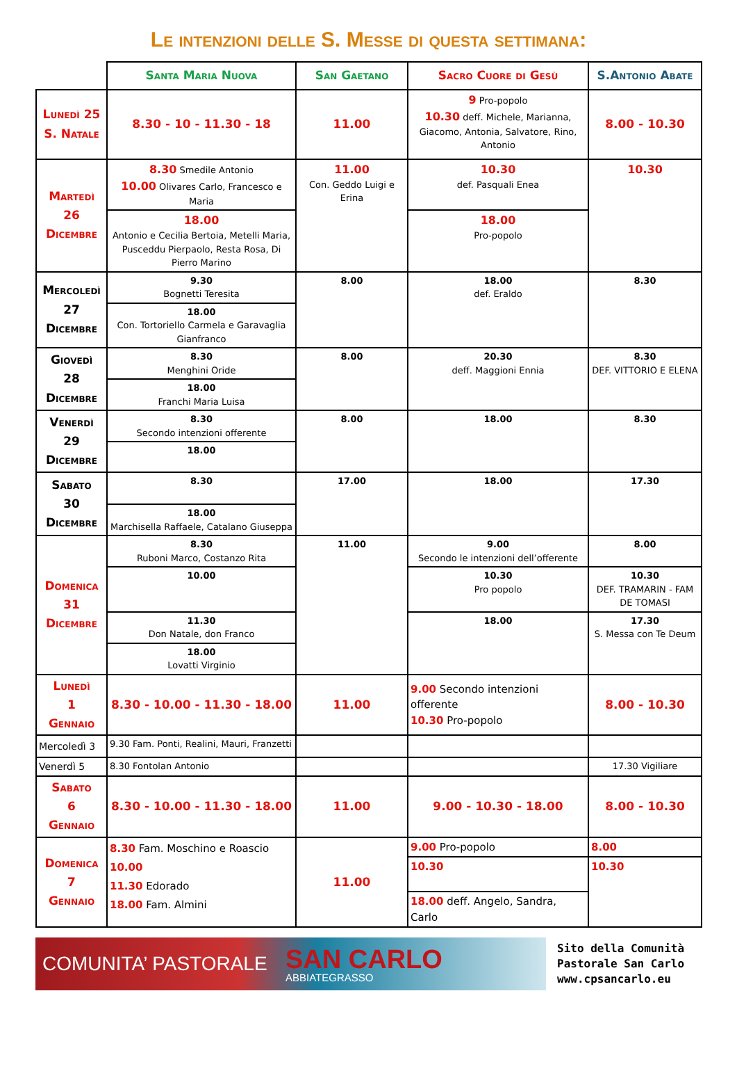Le intenzioni delle S. Messe di questa settimana:
| | Santa Maria Nuova | San Gaetano | Sacro Cuore di Gesù | S.Antonio Abate |
| --- | --- | --- | --- | --- |
| Lunedì 25 S. Natale | 8.30 - 10 - 11.30 - 18 | 11.00 | 9 Pro-popolo 10.30 deff. Michele, Marianna, Giacomo, Antonia, Salvatore, Rino, Antonio | 8.00 - 10.30 |
| Martedì 26 Dicembre | 8.30 Smedile Antonio 10.00 Olivares Carlo, Francesco e Maria | 11.00 Con. Geddo Luigi e Erina | 10.30 def. Pasquali Enea | 10.30 |
| | 18.00 Antonio e Cecilia Bertoia, Metelli Maria, Pusceddu Pierpaolo, Resta Rosa, Di Pierro Marino | | 18.00 Pro-popolo | |
| Mercoledì 27 Dicembre | 9.30 Bognetti Teresita | 8.00 | 18.00 def. Eraldo | 8.30 |
| | 18.00 Con. Tortoriello Carmela e Garavaglia Gianfranco | | | |
| Giovedì 28 Dicembre | 8.30 Menghini Oride | 8.00 | 20.30 deff. Maggioni Ennia | 8.30 DEF. VITTORIO E ELENA |
| | 18.00 Franchi Maria Luisa | | | |
| Venerdì 29 Dicembre | 8.30 Secondo intenzioni offerente | 8.00 | 18.00 | 8.30 |
| | 18.00 | | | |
| Sabato 30 Dicembre | 8.30 | 17.00 | 18.00 | 17.30 |
| | 18.00 Marchisella Raffaele, Catalano Giuseppa | | | |
| Domenica 31 Dicembre | 8.30 Ruboni Marco, Costanzo Rita | 11.00 | 9.00 Secondo le intenzioni dell’offerente | 8.00 |
| | 10.00 | | 10.30 Pro popolo | 10.30 DEF. TRAMARIN - FAM DE TOMASI |
| | 11.30 Don Natale, don Franco | | 18.00 | 17.30 S. Messa con Te Deum |
| | 18.00 Lovatti Virginio | | | |
| Lunedì 1 Gennaio | 8.30 - 10.00 - 11.30 - 18.00 | 11.00 | 9.00 Secondo intenzioni offerente 10.30 Pro-popolo | 8.00 - 10.30 |
| Mercoledì 3 | 9.30 Fam. Ponti, Realini, Mauri, Franzetti | | | |
| Venerdì 5 | 8.30 Fontolan Antonio | | | 17.30 Vigiliare |
| Sabato 6 Gennaio | 8.30 - 10.00 - 11.30 - 18.00 | 11.00 | 9.00 - 10.30 - 18.00 | 8.00 - 10.30 |
| Domenica 7 Gennaio | 8.30 Fam. Moschino e Roascio 10.00 11.30 Edorado 18.00 Fam. Almini | 11.00 | 9.00 Pro-popolo | 8.00 |
| | | | 10.30 | 10.30 |
| | | | 18.00 deff. Angelo, Sandra, Carlo | |
COMUNITA’ PASTORALE
SAN CARLO
ABBIATEGRASSO
Sito della Comunità
Pastorale San Carlo
www.cpsancarlo.eu